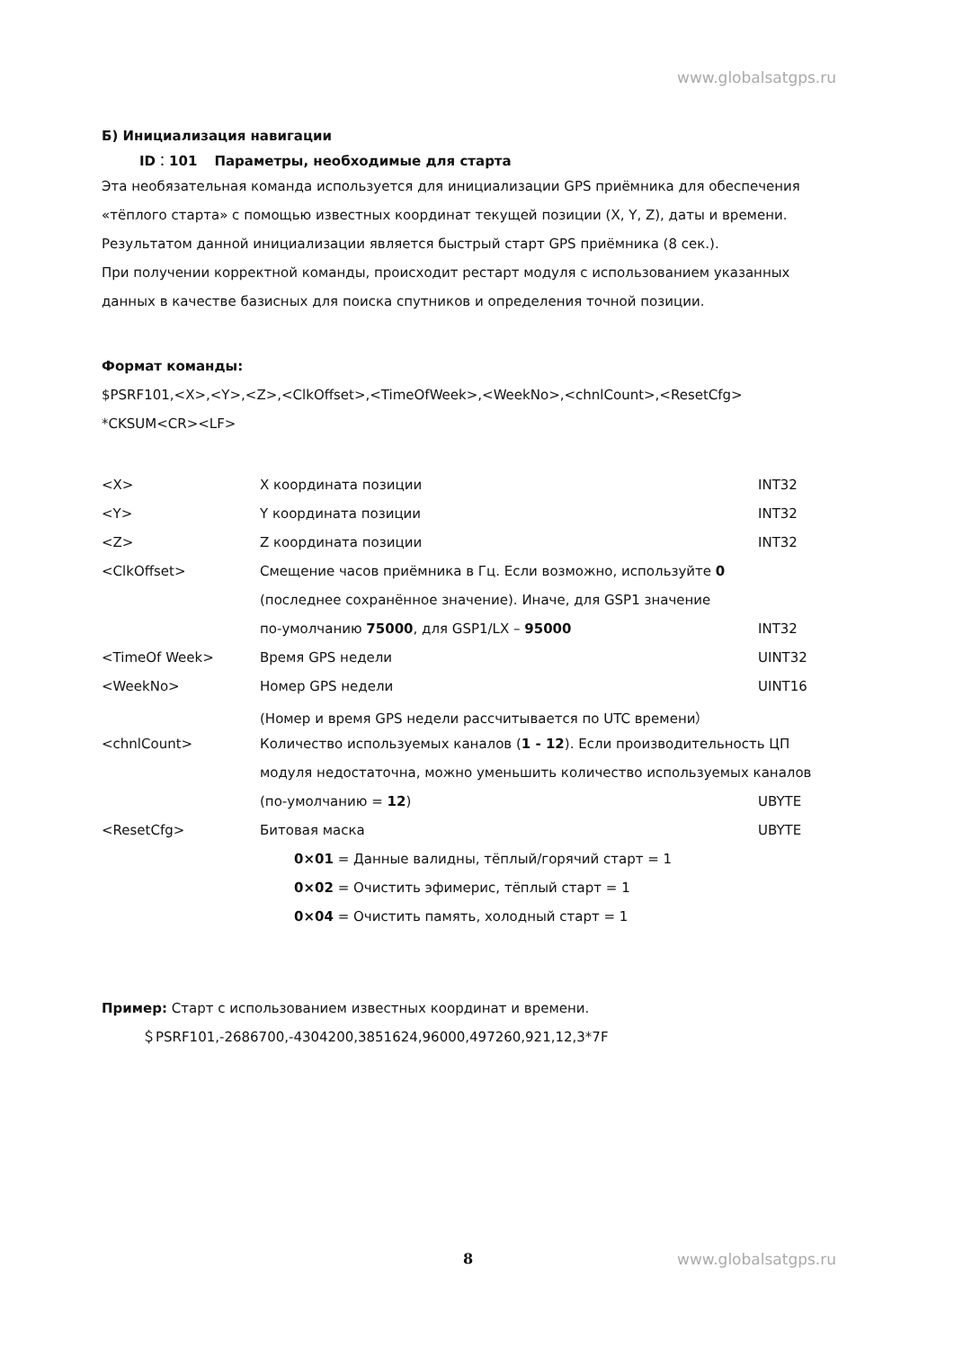www.globalsatgps.ru
Б) Инициализация навигации
ID：101 Параметры, необходимые для старта
Эта необязательная команда используется для инициализации GPS приёмника для обеспечения «тёплого старта» с помощью известных координат текущей позиции (X, Y, Z), даты и времени.
Результатом данной инициализации является быстрый старт GPS приёмника (8 сек.).
При получении корректной команды, происходит рестарт модуля с использованием указанных данных в качестве базисных для поиска спутников и определения точной позиции.
Формат команды:
$PSRF101,<X>,<Y>,<Z>,<ClkOffset>,<TimeOfWeek>,<WeekNo>,<chnlCount>,<ResetCfg>
*CKSUM<CR><LF>
| <X> | X координата позиции | INT32 |
| <Y> | Y координата позиции | INT32 |
| <Z> | Z координата позиции | INT32 |
| <ClkOffset> | Смещение часов приёмника в Гц. Если возможно, используйте 0 | |
| | (последнее сохранённое значение). Иначе, для GSP1 значение | |
| | по-умолчанию 75000 , для GSP1/LX – 95000 | INT32 |
| <TimeOf Week> | Время GPS недели | UINT32 |
| <WeekNo> | Номер GPS недели | UINT16 |
| | (Номер и время GPS недели рассчитывается по UTC времени） | |
| <chnlCount> | Количество используемых каналов ( 1 - 12 ). Если производительность ЦП | |
| | модуля недостаточна, можно уменьшить количество используемых каналов | |
| | (по-умолчанию = 12 ) | UBYTE |
| <ResetCfg> | Битовая маска | UBYTE |
| | 0×01 = Данные валидны, тёплый/горячий старт = 1 | |
| | 0×02 = Очистить эфимерис, тёплый старт = 1 | |
| | 0×04 = Очистить память, холодный старт = 1 | |
Пример: Старт с использованием известных координат и времени.
＄PSRF101,-2686700,-4304200,3851624,96000,497260,921,12,3*7F
8 www.globalsatgps.ru